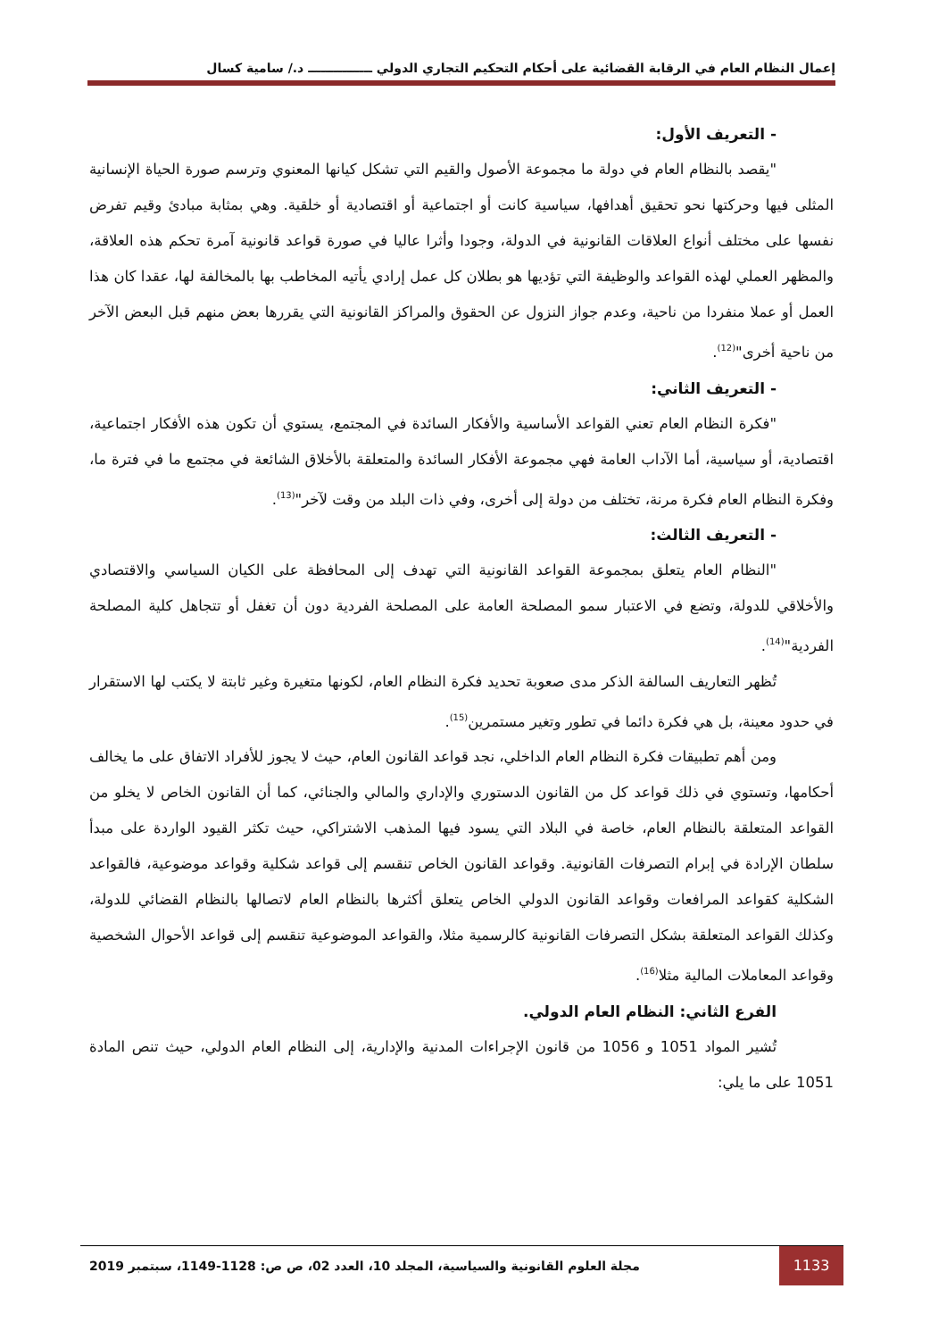إعمال النظام العام في الرقابة القضائية على أحكام التحكيم التجاري الدولي ـــــــــــــــ د./ سامية كسال
- التعريف الأول:
"يقصد بالنظام العام في دولة ما مجموعة الأصول والقيم التي تشكل كيانها المعنوي وترسم صورة الحياة الإنسانية المثلى فيها وحركتها نحو تحقيق أهدافها، سياسية كانت أو اجتماعية أو اقتصادية أو خلقية. وهي بمثابة مبادئ وقيم تفرض نفسها على مختلف أنواع العلاقات القانونية في الدولة، وجودا وأثرا عاليا في صورة قواعد قانونية آمرة تحكم هذه العلاقة، والمظهر العملي لهذه القواعد والوظيفة التي تؤديها هو بطلان كل عمل إرادي يأتيه المخاطب بها بالمخالفة لها، عقدا كان هذا العمل أو عملا منفردا من ناحية، وعدم جواز النزول عن الحقوق والمراكز القانونية التي يقررها بعض منهم قبل البعض الآخر من ناحية أخرى"<sup>(12)</sup>.
- التعريف الثاني:
"فكرة النظام العام تعني القواعد الأساسية والأفكار السائدة في المجتمع، يستوي أن تكون هذه الأفكار اجتماعية، اقتصادية، أو سياسية، أما الآداب العامة فهي مجموعة الأفكار السائدة والمتعلقة بالأخلاق الشائعة في مجتمع ما في فترة ما، وفكرة النظام العام فكرة مرنة، تختلف من دولة إلى أخرى، وفي ذات البلد من وقت لآخر"<sup>(13)</sup>.
- التعريف الثالث:
"النظام العام يتعلق بمجموعة القواعد القانونية التي تهدف إلى المحافظة على الكيان السياسي والاقتصادي والأخلاقي للدولة، وتضع في الاعتبار سمو المصلحة العامة على المصلحة الفردية دون أن تغفل أو تتجاهل كلية المصلحة الفردية"<sup>(14)</sup>.
تُظهر التعاريف السالفة الذكر مدى صعوبة تحديد فكرة النظام العام، لكونها متغيرة وغير ثابتة لا يكتب لها الاستقرار في حدود معينة، بل هي فكرة دائما في تطور وتغير مستمرين<sup>(15)</sup>.
ومن أهم تطبيقات فكرة النظام العام الداخلي، نجد قواعد القانون العام، حيث لا يجوز للأفراد الاتفاق على ما يخالف أحكامها، وتستوي في ذلك قواعد كل من القانون الدستوري والإداري والمالي والجنائي، كما أن القانون الخاص لا يخلو من القواعد المتعلقة بالنظام العام، خاصة في البلاد التي يسود فيها المذهب الاشتراكي، حيث تكثر القيود الواردة على مبدأ سلطان الإرادة في إبرام التصرفات القانونية. وقواعد القانون الخاص تنقسم إلى قواعد شكلية وقواعد موضوعية، فالقواعد الشكلية كقواعد المرافعات وقواعد القانون الدولي الخاص يتعلق أكثرها بالنظام العام لاتصالها بالنظام القضائي للدولة، وكذلك القواعد المتعلقة بشكل التصرفات القانونية كالرسمية مثلا، والقواعد الموضوعية تنقسم إلى قواعد الأحوال الشخصية وقواعد المعاملات المالية مثلا<sup>(16)</sup>.
الفرع الثاني: النظام العام الدولي.
تُشير المواد 1051 و 1056 من قانون الإجراءات المدنية والإدارية، إلى النظام العام الدولي، حيث تنص المادة 1051 على ما يلي:
1133
مجلة العلوم القانونية والسياسية، المجلد 10، العدد 02، ص ص: 1128-1149، سبتمبر 2019